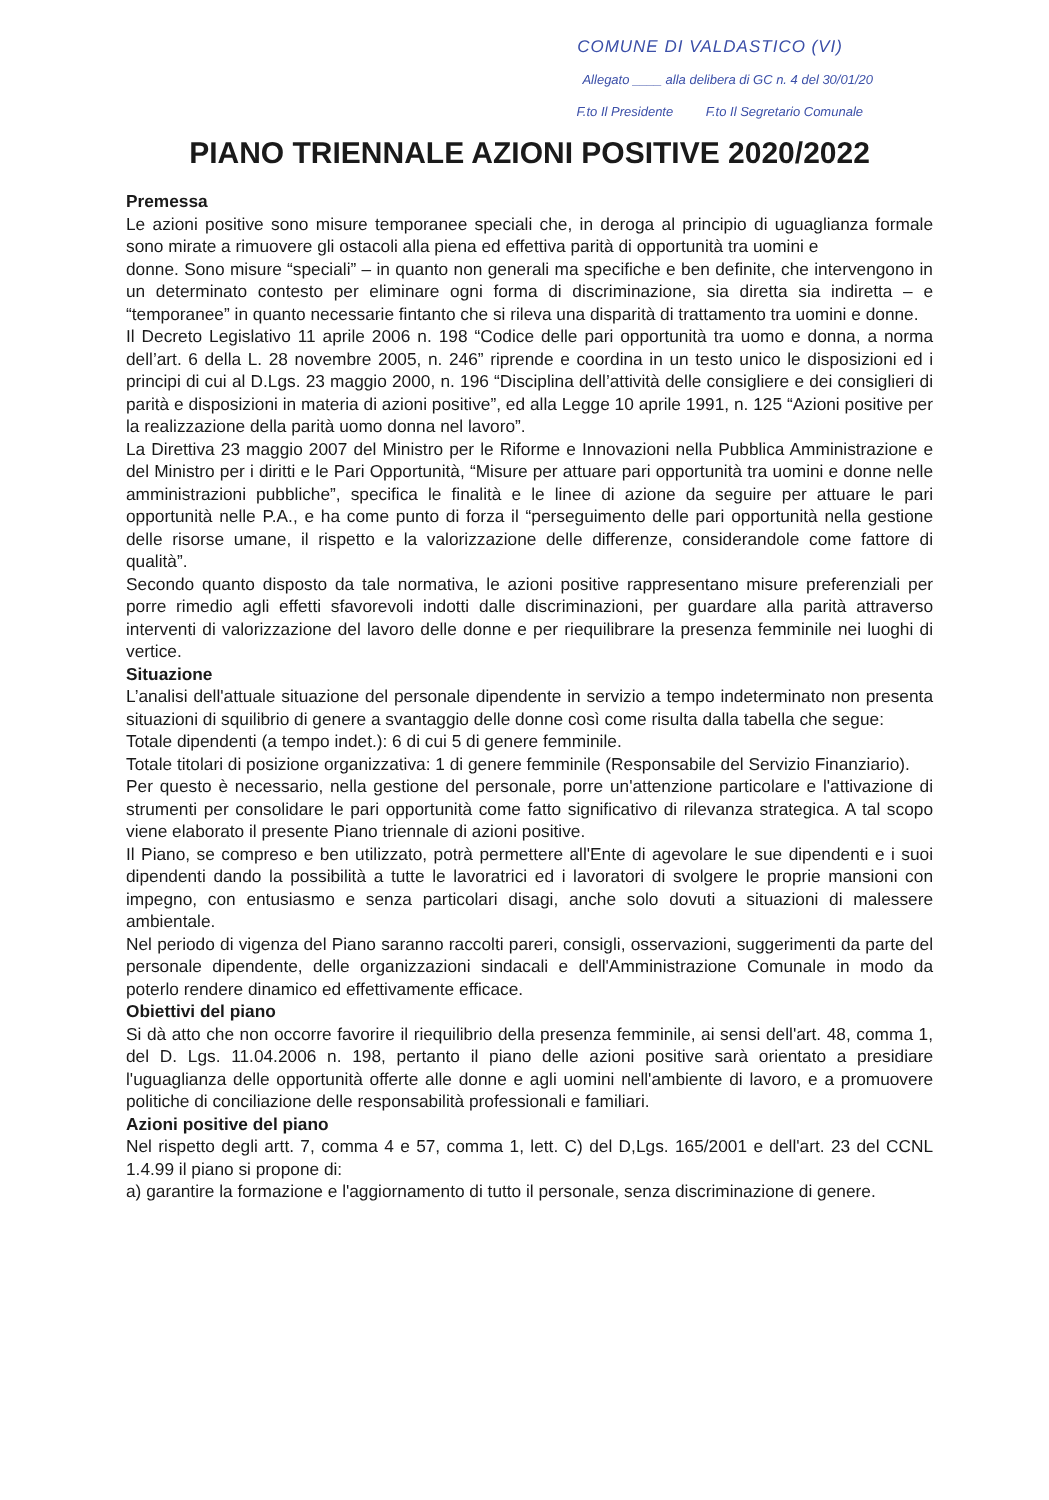COMUNE DI VALDASTICO (VI)
Allegato ____ alla delibera di GC n. 4 del 30/01/20
F.to Il Presidente F.to Il Segretario Comunale
PIANO TRIENNALE AZIONI POSITIVE 2020/2022
Premessa
Le azioni positive sono misure temporanee speciali che, in deroga al principio di uguaglianza formale sono mirate a rimuovere gli ostacoli alla piena ed effettiva parità di opportunità tra uomini e
donne. Sono misure “speciali” – in quanto non generali ma specifiche e ben definite, che intervengono in un determinato contesto per eliminare ogni forma di discriminazione, sia diretta sia indiretta – e “temporanee” in quanto necessarie fintanto che si rileva una disparità di trattamento tra uomini e donne.
Il Decreto Legislativo 11 aprile 2006 n. 198 “Codice delle pari opportunità tra uomo e donna, a norma dell’art. 6 della L. 28 novembre 2005, n. 246” riprende e coordina in un testo unico le disposizioni ed i principi di cui al D.Lgs. 23 maggio 2000, n. 196 “Disciplina dell’attività delle consigliere e dei consiglieri di parità e disposizioni in materia di azioni positive”, ed alla Legge 10 aprile 1991, n. 125 “Azioni positive per la realizzazione della parità uomo donna nel lavoro”.
La Direttiva 23 maggio 2007 del Ministro per le Riforme e Innovazioni nella Pubblica Amministrazione e del Ministro per i diritti e le Pari Opportunità, “Misure per attuare pari opportunità tra uomini e donne nelle amministrazioni pubbliche”, specifica le finalità e le linee di azione da seguire per attuare le pari opportunità nelle P.A., e ha come punto di forza il “perseguimento delle pari opportunità nella gestione delle risorse umane, il rispetto e la valorizzazione delle differenze, considerandole come fattore di qualità”.
Secondo quanto disposto da tale normativa, le azioni positive rappresentano misure preferenziali per porre rimedio agli effetti sfavorevoli indotti dalle discriminazioni, per guardare alla parità attraverso interventi di valorizzazione del lavoro delle donne e per riequilibrare la presenza femminile nei luoghi di vertice.
Situazione
L’analisi dell'attuale situazione del personale dipendente in servizio a tempo indeterminato non presenta situazioni di squilibrio di genere a svantaggio delle donne così come risulta dalla tabella che segue:
Totale dipendenti (a tempo indet.): 6 di cui 5 di genere femminile.
Totale titolari di posizione organizzativa: 1 di genere femminile (Responsabile del Servizio Finanziario).
Per questo è necessario, nella gestione del personale, porre un'attenzione particolare e l'attivazione di strumenti per consolidare le pari opportunità come fatto significativo di rilevanza strategica. A tal scopo viene elaborato il presente Piano triennale di azioni positive.
Il Piano, se compreso e ben utilizzato, potrà permettere all'Ente di agevolare le sue dipendenti e i suoi dipendenti dando la possibilità a tutte le lavoratrici ed i lavoratori di svolgere le proprie mansioni con impegno, con entusiasmo e senza particolari disagi, anche solo dovuti a situazioni di malessere ambientale.
Nel periodo di vigenza del Piano saranno raccolti pareri, consigli, osservazioni, suggerimenti da parte del personale dipendente, delle organizzazioni sindacali e dell'Amministrazione Comunale in modo da poterlo rendere dinamico ed effettivamente efficace.
Obiettivi del piano
Si dà atto che non occorre favorire il riequilibrio della presenza femminile, ai sensi dell'art. 48, comma 1, del D. Lgs. 11.04.2006 n. 198, pertanto il piano delle azioni positive sarà orientato a presidiare l'uguaglianza delle opportunità offerte alle donne e agli uomini nell'ambiente di lavoro, e a promuovere politiche di conciliazione delle responsabilità professionali e familiari.
Azioni positive del piano
Nel rispetto degli artt. 7, comma 4 e 57, comma 1, lett. C) del D,Lgs. 165/2001 e dell'art. 23 del CCNL 1.4.99 il piano si propone di:
a) garantire la formazione e l'aggiornamento di tutto il personale, senza discriminazione di genere.